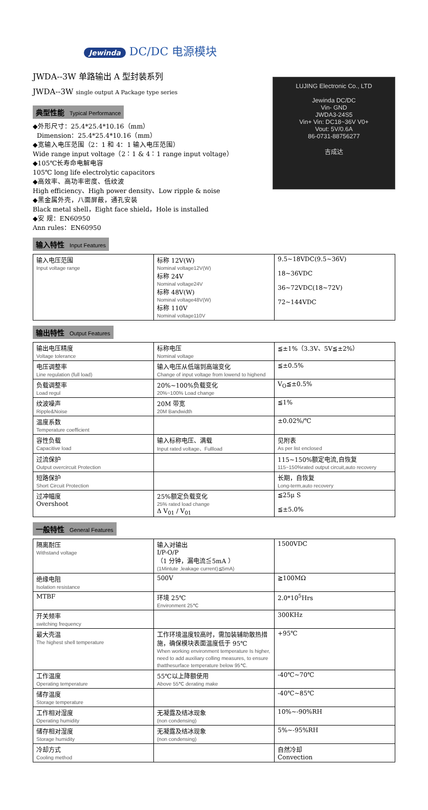Jewinda DC/DC 电源模块
JWDA--3W 单路输出 A 型封装系列
JWDA--3W single output A Package type series
典型性能 Typical Performance
◆外形尺寸：25.4*25.4*10.16（mm）
Dimension：25.4*25.4*10.16（mm）
◆宽输入电压范围（2：1 和 4：1 输入电压范围）
Wide range input voltage（2：1 & 4：1 range input voltage）
◆105℃长寿命电解电容
105℃ long life electrolytic capacitors
◆高效率、高功率密度、低纹波
High efficiency、High power density、Low ripple & noise
◆黑金属外壳，八面屏蔽，通孔安装
Black metal shell，Eight face shield，Hole is installed
◆安 规：EN60950
Ann rules：EN60950
LUJING Electronic Co., LTD
Jewinda DC/DC
Vin- GND
JWDA3-24S5
Vin+ Vin: DC18~36V V0+
Vout: 5V/0.6A
86-0731-88756277
吉成达
输入特性 Input Features
| 输入电压范围 Input voltage range | 标称 12V(W) Nominal voltage12V(W) 标称 24V Nominal voltage24V 标称 48V(W) Nominal voltage48V(W) 标称 110V Nominal voltage110V | 9.5~18VDC(9.5~36V) 18~36VDC 36~72VDC(18~72V) 72~144VDC |
输出特性 Output Features
| 输出电压精度 Voltage tolerance | 标称电压 Nominal voltage | ≦±1%（3.3V、5V≦±2%） |
| 电压调整率 Line regulation (full load) | 输入电压从低端到高端变化 Change of input voltage from lowend to highend | ≦±0.5% |
| 负载调整率 Load regul | 20%~100%负载变化 20%~100% Load change | V<sub>O</sub>≦±0.5% |
| 纹波噪声 Ripple&Noise | 20M 带宽 20M Bandwidth | ≦1% |
| 温度系数 Temperature coefficient | | ±0.02%/℃ |
| 容性负载 Capacitive load | 输入标称电压、满载 Input rated voltage、Fullload | 见附表 As per list enclosed |
| 过流保护 Output overcircuit Protection | | 115~150%额定电流,自恢复 115~150%rated output circuit,auto recovery |
| 短路保护 Short Circuit Protection | | 长期，自恢复 Long-term,auto recovery |
| 过冲幅度 Overshoot | 25%额定负载变化 25% rated load change Δ V<sub>01</sub> / V<sub>01</sub> | ≦25μ S ≦±5.0% |
一般特性 General Features
| 隔离耐压 Withstand voltage | 输入对输出 I/P-O/P （1 分钟，漏电流≦5mA ） (1Mintute ,leakage current)≦5mA) | 1500VDC |
| 绝缘电阻 Isolation resistance | 500V | ≧100MΩ |
| MTBF | 环境 25℃ Environment 25℃ | 2.0*10<sup>5</sup>Hrs |
| 开关频率 switching frequency | | 300KHz |
| 最大壳温 The highest shell temperature | 工作环境温度较高时，需加装辅助散热措施，确保模块表面温度低于 95℃ When working environment temperature Is higher, need to add auxiliary colling measures, to ensure thatthesurface temperature below 95℃. | +95℃ |
| 工作温度 Operating temperature | 55℃以上降额使用 Above 55℃ derating make | -40℃~70℃ |
| 储存温度 Storage temperature | | -40℃~85℃ |
| 工作相对湿度 Operating humidity | 无凝露及结冰现象 (non condensing) | 10%~-90%RH |
| 储存相对湿度 Storage humidity | 无凝露及结冰现象 (non condensing) | 5%~-95%RH |
| 冷却方式 Cooling method | | 自然冷却 Convection |